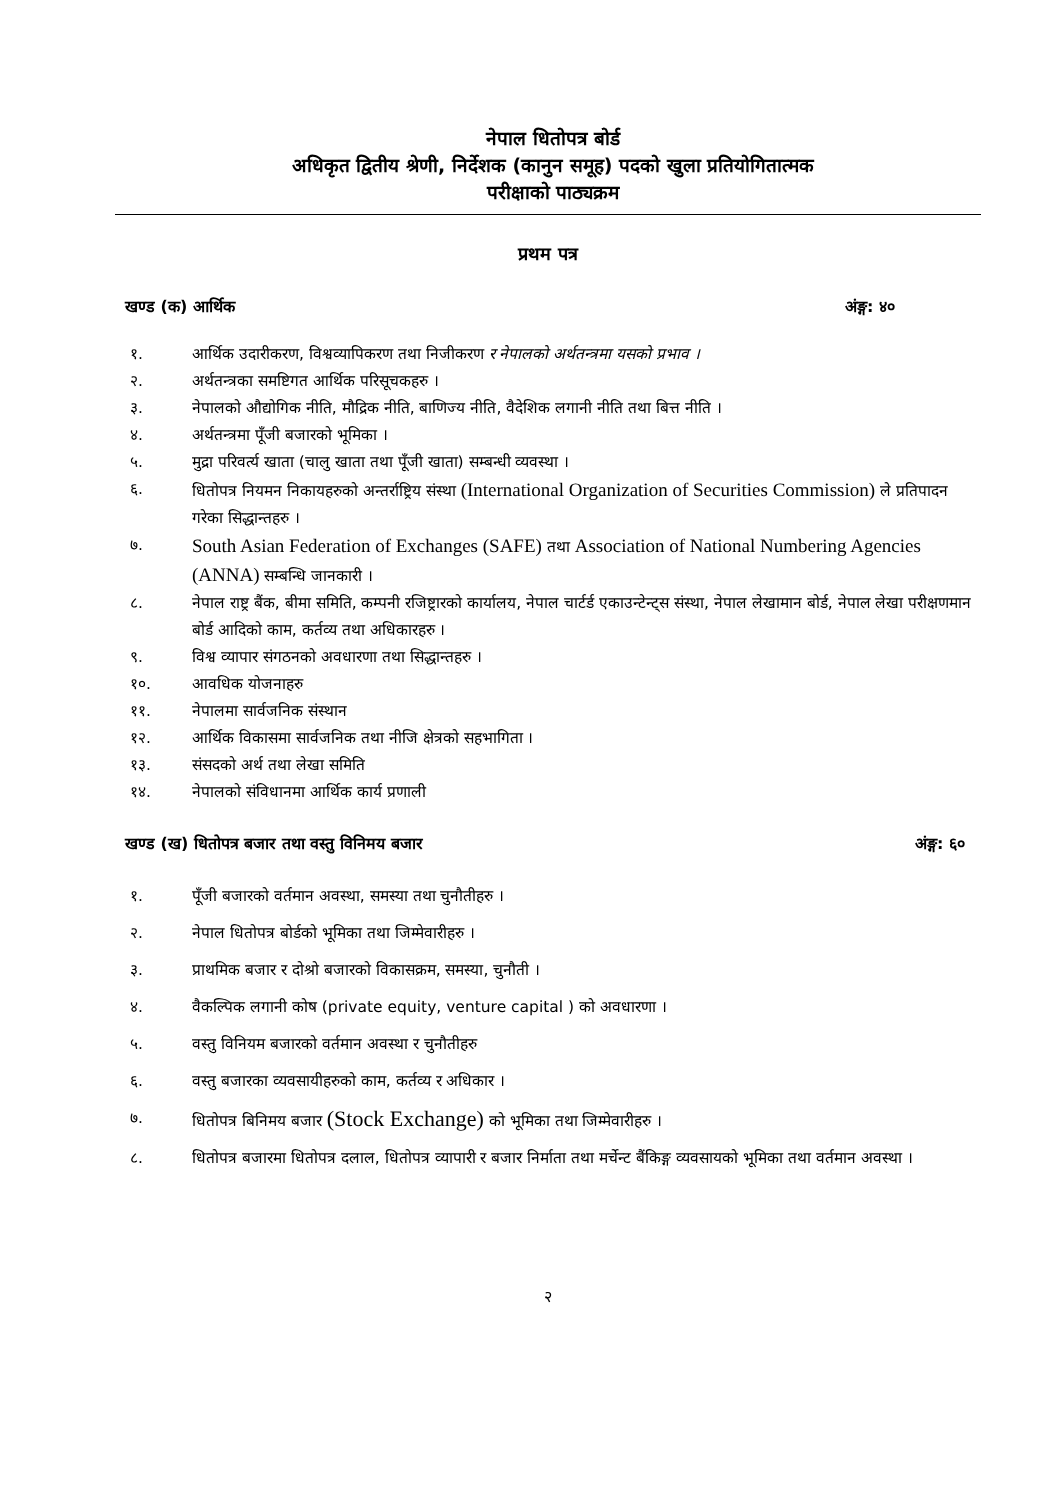नेपाल धितोपत्र बोर्ड
अधिकृत द्वितीय श्रेणी, निर्देशक (कानुन समूह) पदको खुला प्रतियोगितात्मक
परीक्षाको पाठ्यक्रम
प्रथम पत्र
खण्ड (क) आर्थिक अंङ्ग: ४०
१. आर्थिक उदारीकरण, विश्वव्यापिकरण तथा निजीकरण र नेपालको अर्थतन्त्रमा यसको प्रभाव ।
२. अर्थतन्त्रका समष्टिगत आर्थिक परिसूचकहरु ।
३. नेपालको औद्योगिक नीति, मौद्रिक नीति, बाणिज्य नीति, वैदेशिक लगानी नीति तथा बित्त नीति ।
४. अर्थतन्त्रमा पूँजी बजारको भूमिका ।
५. मुद्रा परिवर्त्य खाता (चालु खाता तथा पूँजी खाता) सम्बन्धी व्यवस्था ।
६. धितोपत्र नियमन निकायहरुको अन्तर्राष्ट्रिय संस्था (International Organization of Securities Commission) ले प्रतिपादन गरेका सिद्धान्तहरु ।
७. South Asian Federation of Exchanges (SAFE) तथा Association of National Numbering Agencies (ANNA) सम्बन्धि जानकारी ।
८. नेपाल राष्ट्र बैंक, बीमा समिति, कम्पनी रजिष्ट्रारको कार्यालय, नेपाल चार्टर्ड एकाउन्टेन्ट्स संस्था, नेपाल लेखामान बोर्ड, नेपाल लेखा परीक्षणमान बोर्ड आदिको काम, कर्तव्य तथा अधिकारहरु ।
९. विश्व व्यापार संगठनको अवधारणा तथा सिद्धान्तहरु ।
१०. आवधिक योजनाहरु
११. नेपालमा सार्वजनिक संस्थान
१२. आर्थिक विकासमा सार्वजनिक तथा नीजि क्षेत्रको सहभागिता ।
१३. संसदको अर्थ तथा लेखा समिति
१४. नेपालको संविधानमा आर्थिक कार्य प्रणाली
खण्ड (ख) धितोपत्र बजार तथा वस्तु विनिमय बजार अंङ्ग: ६०
१. पूँजी बजारको वर्तमान अवस्था, समस्या तथा चुनौतीहरु ।
२. नेपाल धितोपत्र बोर्डको भूमिका तथा जिम्मेवारीहरु ।
३. प्राथमिक बजार र दोश्रो बजारको विकासक्रम, समस्या, चुनौती ।
४. वैकल्पिक लगानी कोष (private equity, venture capital ) को अवधारणा ।
५. वस्तु विनियम बजारको वर्तमान अवस्था र चुनौतीहरु
६. वस्तु बजारका व्यवसायीहरुको काम, कर्तव्य र अधिकार ।
७. धितोपत्र बिनिमय बजार (Stock Exchange) को भूमिका तथा जिम्मेवारीहरु ।
८. धितोपत्र बजारमा धितोपत्र दलाल, धितोपत्र व्यापारी र बजार निर्माता तथा मर्चेन्ट बैंकिङ्ग व्यवसायको भूमिका तथा वर्तमान अवस्था ।
२